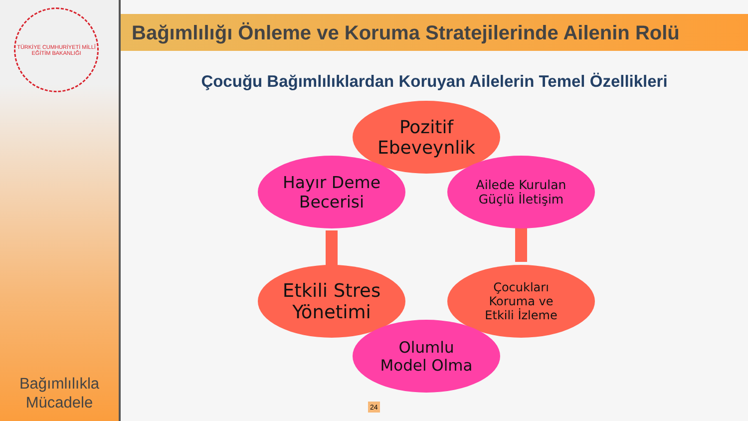TÜRKİYE CUMHURİYETİ MİLLÎ EĞİTİM BAKANLIĞI
Bağımlılıkla
Mücadele
Bağımlılığı Önleme ve Koruma Stratejilerinde Ailenin Rolü
Çocuğu Bağımlılıklardan Koruyan Ailelerin Temel Özellikleri
Pozitif Ebeveynlik
Hayır Deme Becerisi
Ailede Kurulan
Güçlü İletişim
Etkili Stres
Yönetimi
Çocukları
Koruma ve
Etkili İzleme
Olumlu
Model Olma
24